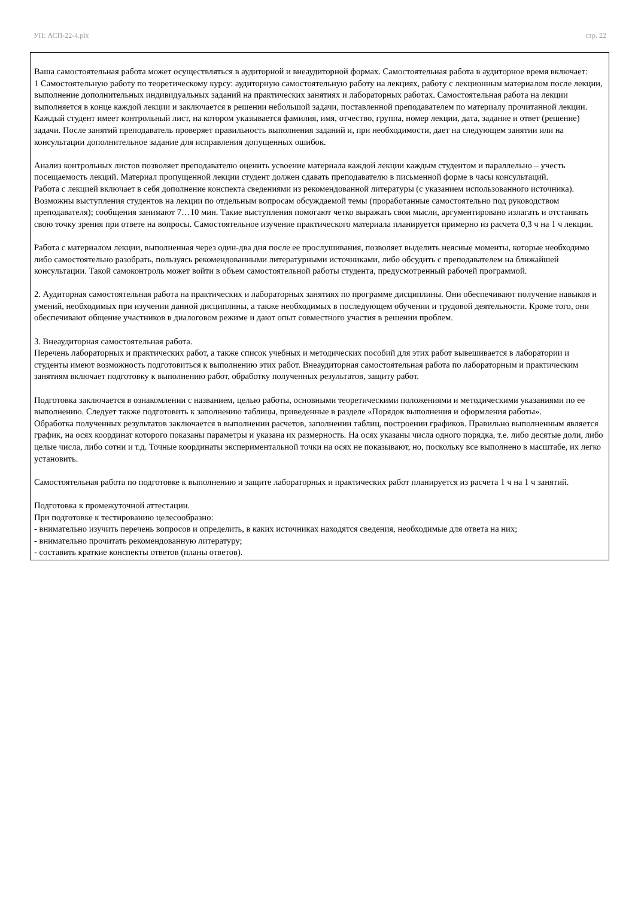УП: АСП-22-4.plx стр. 22
Ваша самостоятельная работа может осуществляться в аудиторной и внеаудиторной формах. Самостоятельная работа в аудиторное время включает:
1 Самостоятельную работу по теоретическому курсу: аудиторную самостоятельную работу на лекциях, работу с лекционным материалом после лекции, выполнение дополнительных индивидуальных заданий на практических занятиях и лабораторных работах. Самостоятельная работа на лекции выполняется в конце каждой лекции и заключается в решении небольшой задачи, поставленной преподавателем по материалу прочитанной лекции.
Каждый студент имеет контрольный лист, на котором указывается фамилия, имя, отчество, группа, номер лекции, дата, задание и ответ (решение) задачи. После занятий преподаватель проверяет правильность выполнения заданий и, при необходимости, дает на следующем занятии или на консультации дополнительное задание для исправления допущенных ошибок.
Анализ контрольных листов позволяет преподавателю оценить усвоение материала каждой лекции каждым студентом и параллельно – учесть посещаемость лекций. Материал пропущенной лекции студент должен сдавать преподавателю в письменной форме в часы консультаций.
Работа с лекцией включает в себя дополнение конспекта сведениями из рекомендованной литературы (с указанием использованного источника).
Возможны выступления студентов на лекции по отдельным вопросам обсуждаемой темы (проработанные самостоятельно под руководством преподавателя); сообщения занимают 7…10 мин. Такие выступления помогают четко выражать свои мысли, аргументировано излагать и отстаивать свою точку зрения при ответе на вопросы. Самостоятельное изучение практического материала планируется примерно из расчета 0,3 ч на 1 ч лекции.
Работа с материалом лекции, выполненная через один-два дня после ее прослушивания, позволяет выделить неясные моменты, которые необходимо либо самостоятельно разобрать, пользуясь рекомендованными литературными источниками, либо обсудить с преподавателем на ближайшей консультации. Такой самоконтроль может войти в объем самостоятельной работы студента, предусмотренный рабочей программой.
2. Аудиторная самостоятельная работа на практических и лабораторных занятиях по программе дисциплины. Они обеспечивают получение навыков и умений, необходимых при изучении данной дисциплины, а также необходимых в последующем обучении и трудовой деятельности. Кроме того, они обеспечивают общение участников в диалоговом режиме и дают опыт совместного участия в решении проблем.
3. Внеаудиторная самостоятельная работа.
Перечень лабораторных и практических работ, а также список учебных и методических пособий для этих работ вывешивается в лаборатории и студенты имеют возможность подготовиться к выполнению этих работ. Внеаудиторная самостоятельная работа по лабораторным и практическим занятиям включает подготовку к выполнению работ, обработку полученных результатов, защиту работ.
Подготовка заключается в ознакомлении с названием, целью работы, основными теоретическими положениями и методическими указаниями по ее выполнению. Следует также подготовить к заполнению таблицы, приведенные в разделе «Порядок выполнения и оформления работы».
Обработка полученных результатов заключается в выполнении расчетов, заполнении таблиц, построении графиков. Правильно выполненным является график, на осях координат которого показаны параметры и указана их размерность. На осях указаны числа одного порядка, т.е. либо десятые доли, либо целые числа, либо сотни и т.д. Точные координаты экспериментальной точки на осях не показывают, но, поскольку все выполнено в масштабе, их легко установить.
Самостоятельная работа по подготовке к выполнению и защите лабораторных и практических работ планируется из расчета 1 ч на 1 ч занятий.
Подготовка к промежуточной аттестации.
При подготовке к тестированию целесообразно:
- внимательно изучить перечень вопросов и определить, в каких источниках находятся сведения, необходимые для ответа на них;
- внимательно прочитать рекомендованную литературу;
- составить краткие конспекты ответов (планы ответов).